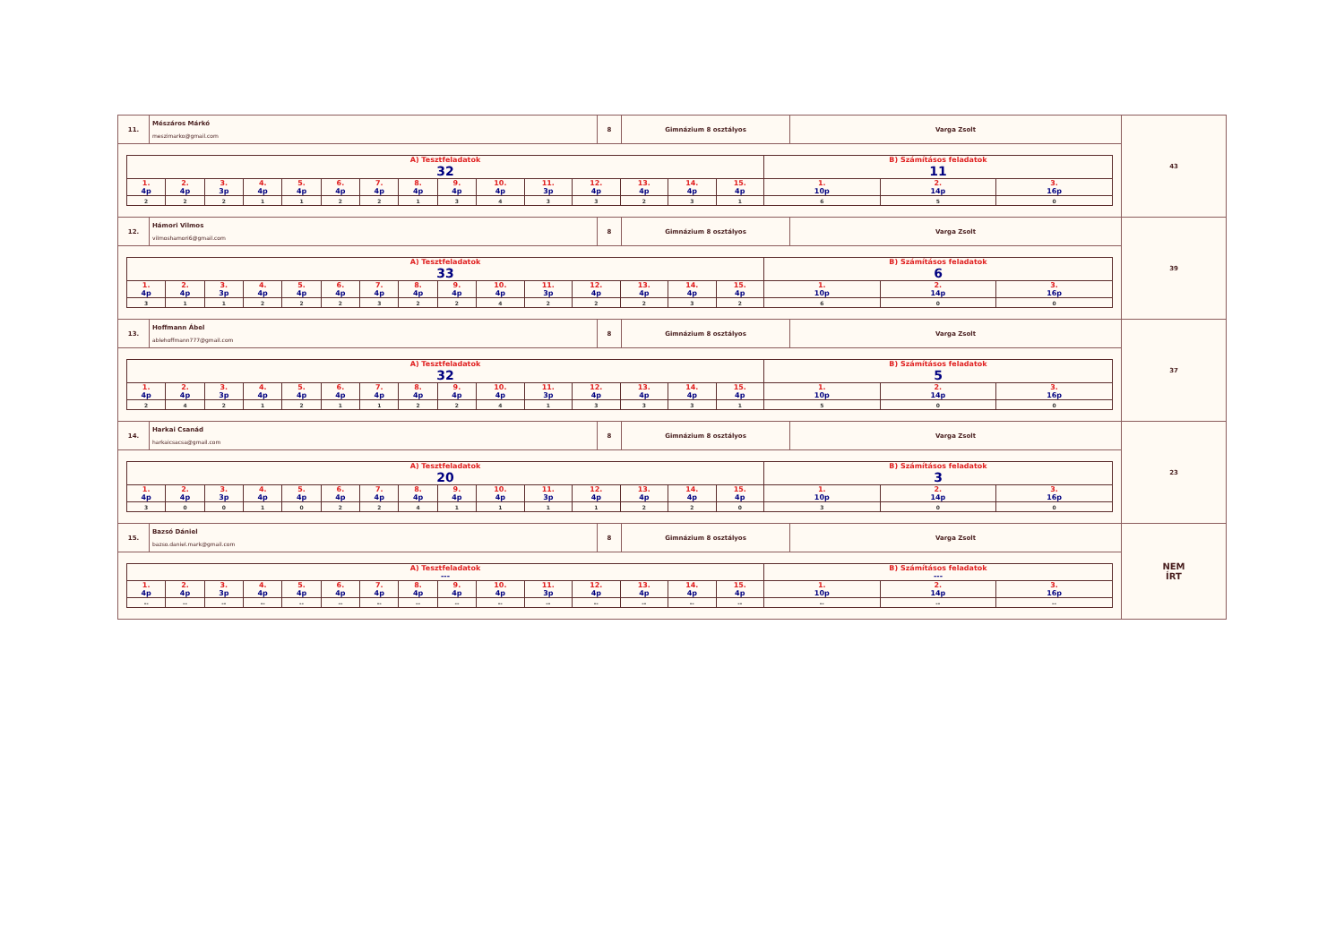| 11. | Mészáros Márkó meszimarko@gmail.com | 8 | Gimnázium 8 osztályos | Varga Zsolt | 43 |
| / A) Tesztfeladatok 32 / / / / / / / / / / / / / / / B) Számításos feladatok 11 / / / / 1. 4p / 2. 4p / 3. 3p / 4. 4p / 5. 4p / 6. 4p / 7. 4p / 8. 4p / 9. 4p / 10. 4p / 11. 3p / 12. 4p / 13. 4p / 14. 4p / 15. 4p / 1. 10p / 2. 14p / 3. 16p / / 2 / 2 / 2 / 1 / 1 / 2 / 2 / 1 / 3 / 4 / 3 / 3 / 2 / 3 / 1 / 6 / 5 / 0 / | | | | | |
| 12. | Hámori Vilmos vilmoshamori6@gmail.com | 8 | Gimnázium 8 osztályos | Varga Zsolt | 39 |
| / A) Tesztfeladatok 33 / / / / / / / / / / / / / / / B) Számításos feladatok 6 / / / / 1. 4p / 2. 4p / 3. 3p / 4. 4p / 5. 4p / 6. 4p / 7. 4p / 8. 4p / 9. 4p / 10. 4p / 11. 3p / 12. 4p / 13. 4p / 14. 4p / 15. 4p / 1. 10p / 2. 14p / 3. 16p / / 3 / 1 / 1 / 2 / 2 / 2 / 3 / 2 / 2 / 4 / 2 / 2 / 2 / 3 / 2 / 6 / 0 / 0 / | | | | | |
| 13. | Hoffmann Ábel ablehoffmann777@gmail.com | 8 | Gimnázium 8 osztályos | Varga Zsolt | 37 |
| / A) Tesztfeladatok 32 / / / / / / / / / / / / / / / B) Számításos feladatok 5 / / / / 1. 4p / 2. 4p / 3. 3p / 4. 4p / 5. 4p / 6. 4p / 7. 4p / 8. 4p / 9. 4p / 10. 4p / 11. 3p / 12. 4p / 13. 4p / 14. 4p / 15. 4p / 1. 10p / 2. 14p / 3. 16p / / 2 / 4 / 2 / 1 / 2 / 1 / 1 / 2 / 2 / 4 / 1 / 3 / 3 / 3 / 1 / 5 / 0 / 0 / | | | | | |
| 14. | Harkai Csanád harkaicsacsa@gmail.com | 8 | Gimnázium 8 osztályos | Varga Zsolt | 23 |
| / A) Tesztfeladatok 20 / / / / / / / / / / / / / / / B) Számításos feladatok 3 / / / / 1. 4p / 2. 4p / 3. 3p / 4. 4p / 5. 4p / 6. 4p / 7. 4p / 8. 4p / 9. 4p / 10. 4p / 11. 3p / 12. 4p / 13. 4p / 14. 4p / 15. 4p / 1. 10p / 2. 14p / 3. 16p / / 3 / 0 / 0 / 1 / 0 / 2 / 2 / 4 / 1 / 1 / 1 / 1 / 2 / 2 / 0 / 3 / 0 / 0 / | | | | | |
| 15. | Bazsó Dániel bazso.daniel.mark@gmail.com | 8 | Gimnázium 8 osztályos | Varga Zsolt | NEM ÍRT |
| / A) Tesztfeladatok --- / / / / / / / / / / / / / / / B) Számításos feladatok --- / / / / 1. 4p / 2. 4p / 3. 3p / 4. 4p / 5. 4p / 6. 4p / 7. 4p / 8. 4p / 9. 4p / 10. 4p / 11. 3p / 12. 4p / 13. 4p / 14. 4p / 15. 4p / 1. 10p / 2. 14p / 3. 16p / / -- / -- / -- / -- / -- / -- / -- / -- / -- / -- / -- / -- / -- / -- / -- / -- / -- / -- / | | | | | |